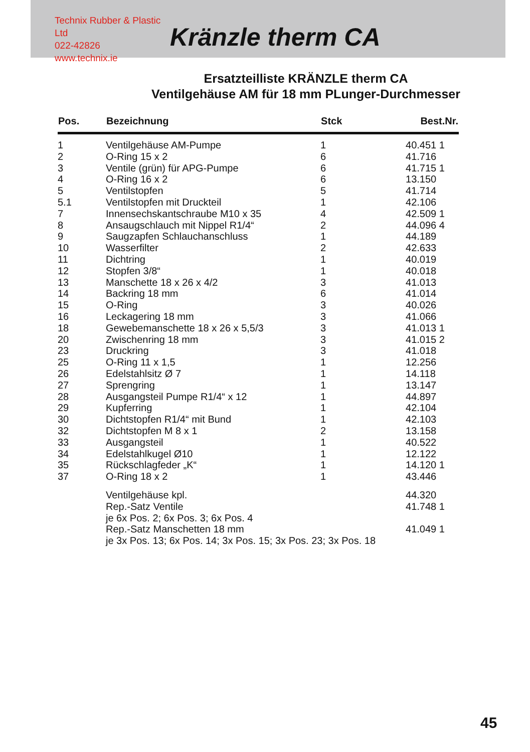Technix Rubber & Plastic Ltd
022-42826
www.technix.ie
Kränzle therm CA
Ersatzteilliste KRÄNZLE therm CA
Ventilgehäuse AM für 18 mm PLunger-Durchmesser
| Pos. | Bezeichnung | Stck | Best.Nr. |
| --- | --- | --- | --- |
| 1 | Ventilgehäuse AM-Pumpe | 1 | 40.451 1 |
| 2 | O-Ring 15 x 2 | 6 | 41.716 |
| 3 | Ventile (grün) für APG-Pumpe | 6 | 41.715 1 |
| 4 | O-Ring 16 x 2 | 6 | 13.150 |
| 5 | Ventilstopfen | 5 | 41.714 |
| 5.1 | Ventilstopfen mit Druckteil | 1 | 42.106 |
| 7 | Innensechskantschraube M10 x 35 | 4 | 42.509 1 |
| 8 | Ansaugschlauch mit Nippel R1/4“ | 2 | 44.096 4 |
| 9 | Saugzapfen Schlauchanschluss | 1 | 44.189 |
| 10 | Wasserfilter | 2 | 42.633 |
| 11 | Dichtring | 1 | 40.019 |
| 12 | Stopfen 3/8“ | 1 | 40.018 |
| 13 | Manschette 18 x 26 x 4/2 | 3 | 41.013 |
| 14 | Backring 18 mm | 6 | 41.014 |
| 15 | O-Ring | 3 | 40.026 |
| 16 | Leckagering 18 mm | 3 | 41.066 |
| 18 | Gewebemanschette 18 x 26 x 5,5/3 | 3 | 41.013 1 |
| 20 | Zwischenring 18 mm | 3 | 41.015 2 |
| 23 | Druckring | 3 | 41.018 |
| 25 | O-Ring 11 x 1,5 | 1 | 12.256 |
| 26 | Edelstahlsitz Ø 7 | 1 | 14.118 |
| 27 | Sprengring | 1 | 13.147 |
| 28 | Ausgangsteil Pumpe R1/4“ x 12 | 1 | 44.897 |
| 29 | Kupferring | 1 | 42.104 |
| 30 | Dichtstopfen R1/4“ mit Bund | 1 | 42.103 |
| 32 | Dichtstopfen M 8 x 1 | 2 | 13.158 |
| 33 | Ausgangsteil | 1 | 40.522 |
| 34 | Edelstahlkugel Ø10 | 1 | 12.122 |
| 35 | Rückschlagfeder „K“ | 1 | 14.120 1 |
| 37 | O-Ring 18 x 2 | 1 | 43.446 |
| | Ventilgehäuse kpl. | | 44.320 |
| | Rep.-Satz Ventile | | 41.748 1 |
| | je 6x Pos. 2; 6x Pos. 3; 6x Pos. 4 | | |
| | Rep.-Satz Manschetten 18 mm | | 41.049 1 |
| | je 3x Pos. 13; 6x Pos. 14; 3x Pos. 15; 3x Pos. 23; 3x Pos. 18 | | |
45